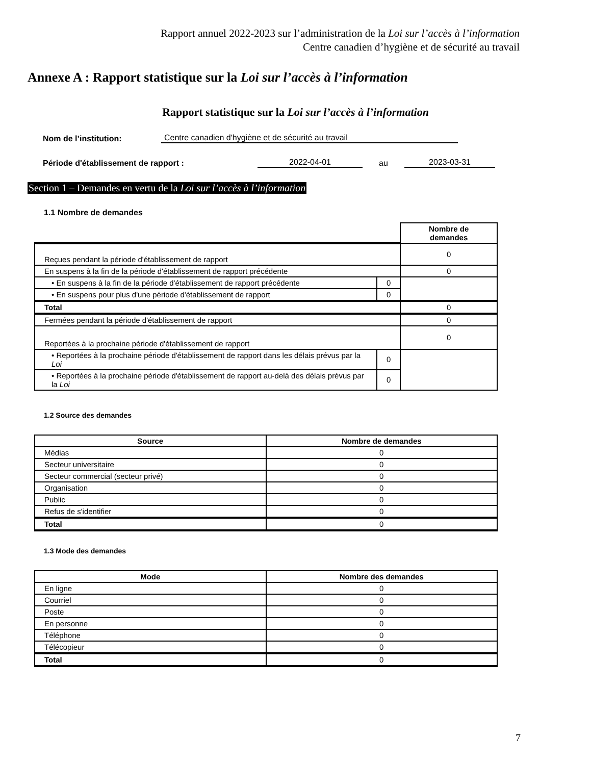Rapport annuel 2022-2023 sur l’administration de la Loi sur l’accès à l’information
Centre canadien d’hygiène et de sécurité au travail
Annexe A : Rapport statistique sur la Loi sur l’accès à l’information
Rapport statistique sur la Loi sur l’accès à l’information
Nom de l’institution: Centre canadien d'hygiène et de sécurité au travail
Période d'établissement de rapport : 2022-04-01 au 2023-03-31
Section 1 – Demandes en vertu de la Loi sur l’accès à l’information
1.1 Nombre de demandes
| | | Nombre de demandes |
| Reçues pendant la période d'établissement de rapport | | 0 |
| En suspens à la fin de la période d'établissement de rapport précédente | | 0 |
| • En suspens à la fin de la période d'établissement de rapport précédente | 0 | |
| • En suspens pour plus d'une période d'établissement de rapport | 0 | |
| Total | | 0 |
| Fermées pendant la période d'établissement de rapport | | 0 |
| Reportées à la prochaine période d'établissement de rapport | | 0 |
| • Reportées à la prochaine période d'établissement de rapport dans les délais prévus par la Loi | 0 | |
| • Reportées à la prochaine période d'établissement de rapport au-delà des délais prévus par la Loi | 0 | |
1.2 Source des demandes
| Source | Nombre de demandes |
| --- | --- |
| Médias | 0 |
| Secteur universitaire | 0 |
| Secteur commercial (secteur privé) | 0 |
| Organisation | 0 |
| Public | 0 |
| Refus de s'identifier | 0 |
| Total | 0 |
1.3 Mode des demandes
| Mode | Nombre des demandes |
| --- | --- |
| En ligne | 0 |
| Courriel | 0 |
| Poste | 0 |
| En personne | 0 |
| Téléphone | 0 |
| Télécopieur | 0 |
| Total | 0 |
7